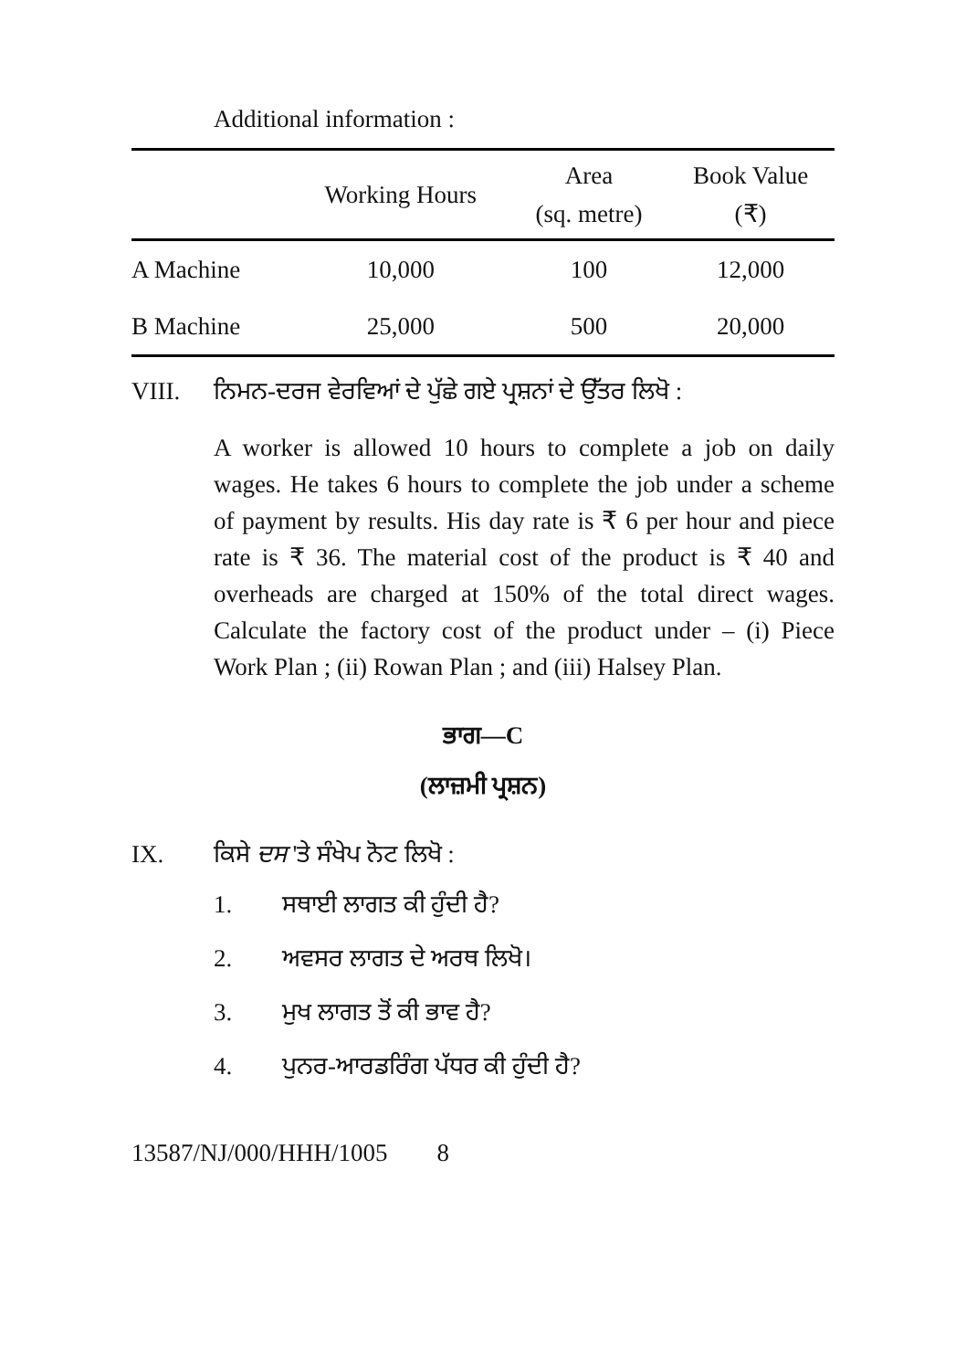Additional information :
| | Working Hours | Area (sq. metre) | Book Value (₹) |
| --- | --- | --- | --- |
| A Machine | 10,000 | 100 | 12,000 |
| B Machine | 25,000 | 500 | 20,000 |
VIII. ਨਿਮਨ-ਦਰਜ ਵੇਰਵਿਆਂ ਦੇ ਪੁੱਛੇ ਗਏ ਪ੍ਰਸ਼ਨਾਂ ਦੇ ਉੱਤਰ ਲਿਖੋ :
A worker is allowed 10 hours to complete a job on daily wages. He takes 6 hours to complete the job under a scheme of payment by results. His day rate is ₹ 6 per hour and piece rate is ₹ 36. The material cost of the product is ₹ 40 and overheads are charged at 150% of the total direct wages. Calculate the factory cost of the product under – (i) Piece Work Plan ; (ii) Rowan Plan ; and (iii) Halsey Plan.
ਭਾਗ—C
(ਲਾਜ਼ਮੀ ਪ੍ਰਸ਼ਨ)
IX. ਕਿਸੇ ਦਸ 'ਤੇ ਸੰਖੇਪ ਨੋਟ ਲਿਖੋ :
1. ਸਥਾਈ ਲਾਗਤ ਕੀ ਹੁੰਦੀ ਹੈ?
2. ਅਵਸਰ ਲਾਗਤ ਦੇ ਅਰਥ ਲਿਖੋ।
3. ਮੁਖ ਲਾਗਤ ਤੋਂ ਕੀ ਭਾਵ ਹੈ?
4. ਪੁਨਰ-ਆਰਡਰਿੰਗ ਪੱਧਰ ਕੀ ਹੁੰਦੀ ਹੈ?
13587/NJ/000/HHH/1005 8